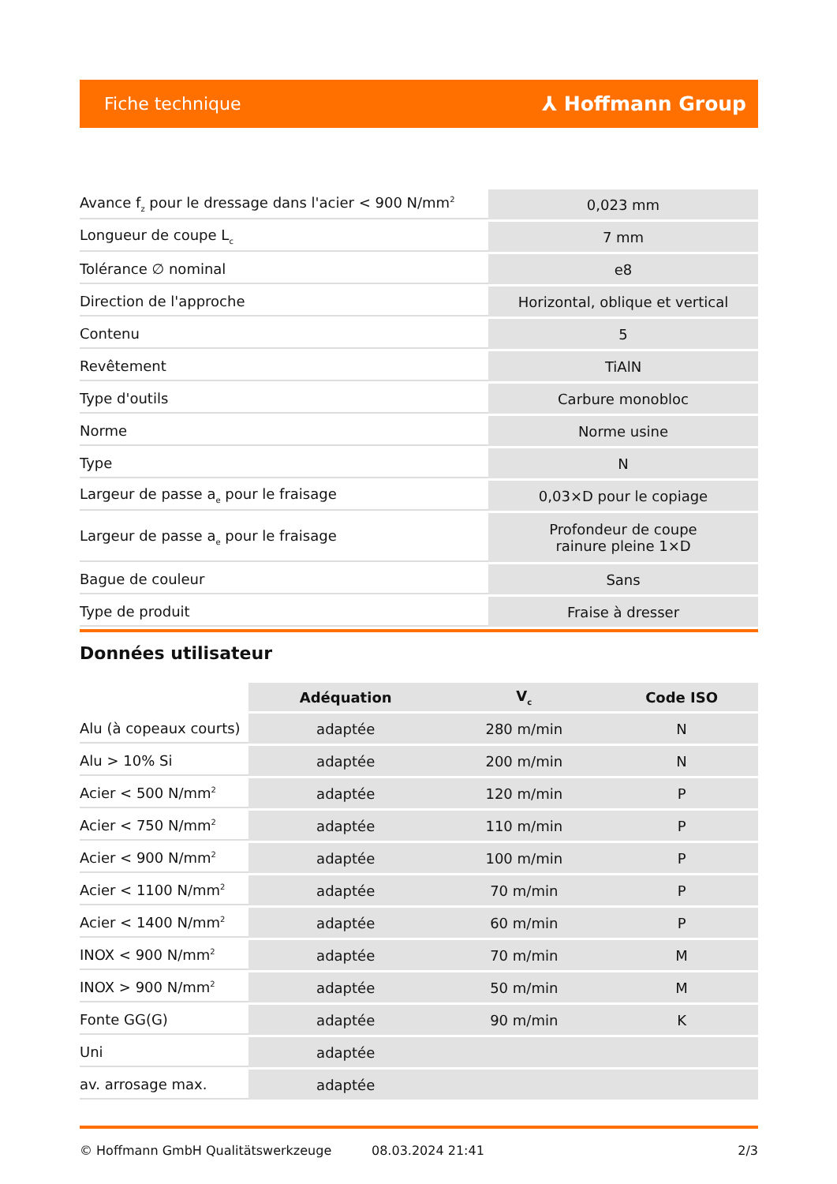Fiche technique ⅄ Hoffmann Group
| Avance f<sub>z</sub> pour le dressage dans l'acier < 900 N/mm<sup>2</sup> | 0,023 mm |
| Longueur de coupe L<sub>c</sub> | 7 mm |
| Tolérance ∅ nominal | e8 |
| Direction de l'approche | Horizontal, oblique et vertical |
| Contenu | 5 |
| Revêtement | TiAlN |
| Type d'outils | Carbure monobloc |
| Norme | Norme usine |
| Type | N |
| Largeur de passe a<sub>e</sub> pour le fraisage | 0,03×D pour le copiage |
| Largeur de passe a<sub>e</sub> pour le fraisage | Profondeur de coupe rainure pleine 1×D |
| Bague de couleur | Sans |
| Type de produit | Fraise à dresser |
Données utilisateur
| | Adéquation | V<sub>c</sub> | Code ISO |
| --- | --- | --- | --- |
| Alu (à copeaux courts) | adaptée | 280 m/min | N |
| Alu > 10% Si | adaptée | 200 m/min | N |
| Acier < 500 N/mm<sup>2</sup> | adaptée | 120 m/min | P |
| Acier < 750 N/mm<sup>2</sup> | adaptée | 110 m/min | P |
| Acier < 900 N/mm<sup>2</sup> | adaptée | 100 m/min | P |
| Acier < 1100 N/mm<sup>2</sup> | adaptée | 70 m/min | P |
| Acier < 1400 N/mm<sup>2</sup> | adaptée | 60 m/min | P |
| INOX < 900 N/mm<sup>2</sup> | adaptée | 70 m/min | M |
| INOX > 900 N/mm<sup>2</sup> | adaptée | 50 m/min | M |
| Fonte GG(G) | adaptée | 90 m/min | K |
| Uni | adaptée | | |
| av. arrosage max. | adaptée | | |
© Hoffmann GmbH Qualitätswerkzeuge 08.03.2024 21:41 2/3